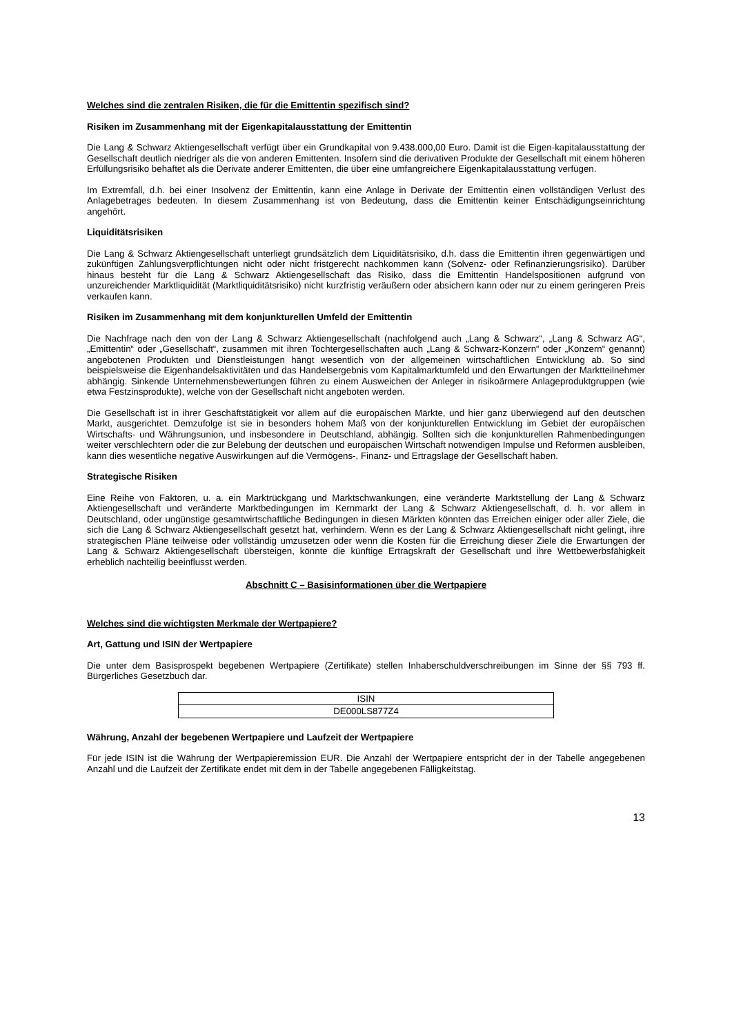Welches sind die zentralen Risiken, die für die Emittentin spezifisch sind?
Risiken im Zusammenhang mit der Eigenkapitalausstattung der Emittentin
Die Lang & Schwarz Aktiengesellschaft verfügt über ein Grundkapital von 9.438.000,00 Euro. Damit ist die Eigen-kapitalausstattung der Gesellschaft deutlich niedriger als die von anderen Emittenten. Insofern sind die derivativen Produkte der Gesellschaft mit einem höheren Erfüllungsrisiko behaftet als die Derivate anderer Emittenten, die über eine umfangreichere Eigenkapitalausstattung verfügen.
Im Extremfall, d.h. bei einer Insolvenz der Emittentin, kann eine Anlage in Derivate der Emittentin einen vollständigen Verlust des Anlagebetrages bedeuten. In diesem Zusammenhang ist von Bedeutung, dass die Emittentin keiner Entschädigungseinrichtung angehört.
Liquiditätsrisiken
Die Lang & Schwarz Aktiengesellschaft unterliegt grundsätzlich dem Liquiditätsrisiko, d.h. dass die Emittentin ihren gegenwärtigen und zukünftigen Zahlungsverpflichtungen nicht oder nicht fristgerecht nachkommen kann (Solvenz- oder Refinanzierungsrisiko). Darüber hinaus besteht für die Lang & Schwarz Aktiengesellschaft das Risiko, dass die Emittentin Handelspositionen aufgrund von unzureichender Marktliquidität (Marktliquiditätsrisiko) nicht kurzfristig veräußern oder absichern kann oder nur zu einem geringeren Preis verkaufen kann.
Risiken im Zusammenhang mit dem konjunkturellen Umfeld der Emittentin
Die Nachfrage nach den von der Lang & Schwarz Aktiengesellschaft (nachfolgend auch „Lang & Schwarz“, „Lang & Schwarz AG“, „Emittentin“ oder „Gesellschaft“, zusammen mit ihren Tochtergesellschaften auch „Lang & Schwarz-Konzern“ oder „Konzern“ genannt) angebotenen Produkten und Dienstleistungen hängt wesentlich von der allgemeinen wirtschaftlichen Entwicklung ab. So sind beispielsweise die Eigenhandelsaktivitäten und das Handelsergebnis vom Kapitalmarktumfeld und den Erwartungen der Marktteilnehmer abhängig. Sinkende Unternehmensbewertungen führen zu einem Ausweichen der Anleger in risikoärmere Anlageproduktgruppen (wie etwa Festzinsprodukte), welche von der Gesellschaft nicht angeboten werden.
Die Gesellschaft ist in ihrer Geschäftstätigkeit vor allem auf die europäischen Märkte, und hier ganz überwiegend auf den deutschen Markt, ausgerichtet. Demzufolge ist sie in besonders hohem Maß von der konjunkturellen Entwicklung im Gebiet der europäischen Wirtschafts- und Währungsunion, und insbesondere in Deutschland, abhängig. Sollten sich die konjunkturellen Rahmenbedingungen weiter verschlechtern oder die zur Belebung der deutschen und europäischen Wirtschaft notwendigen Impulse und Reformen ausbleiben, kann dies wesentliche negative Auswirkungen auf die Vermögens-, Finanz- und Ertragslage der Gesellschaft haben.
Strategische Risiken
Eine Reihe von Faktoren, u. a. ein Marktrückgang und Marktschwankungen, eine veränderte Marktstellung der Lang & Schwarz Aktiengesellschaft und veränderte Marktbedingungen im Kernmarkt der Lang & Schwarz Aktiengesellschaft, d. h. vor allem in Deutschland, oder ungünstige gesamtwirtschaftliche Bedingungen in diesen Märkten könnten das Erreichen einiger oder aller Ziele, die sich die Lang & Schwarz Aktiengesellschaft gesetzt hat, verhindern. Wenn es der Lang & Schwarz Aktiengesellschaft nicht gelingt, ihre strategischen Pläne teilweise oder vollständig umzusetzen oder wenn die Kosten für die Erreichung dieser Ziele die Erwartungen der Lang & Schwarz Aktiengesellschaft übersteigen, könnte die künftige Ertragskraft der Gesellschaft und ihre Wettbewerbsfähigkeit erheblich nachteilig beeinflusst werden.
Abschnitt C – Basisinformationen über die Wertpapiere
Welches sind die wichtigsten Merkmale der Wertpapiere?
Art, Gattung und ISIN der Wertpapiere
Die unter dem Basisprospekt begebenen Wertpapiere (Zertifikate) stellen Inhaberschuldverschreibungen im Sinne der §§ 793 ff. Bürgerliches Gesetzbuch dar.
| ISIN |
| --- |
| DE000LS877Z4 |
Währung, Anzahl der begebenen Wertpapiere und Laufzeit der Wertpapiere
Für jede ISIN ist die Währung der Wertpapieremission EUR. Die Anzahl der Wertpapiere entspricht der in der Tabelle angegebenen Anzahl und die Laufzeit der Zertifikate endet mit dem in der Tabelle angegebenen Fälligkeitstag.
13